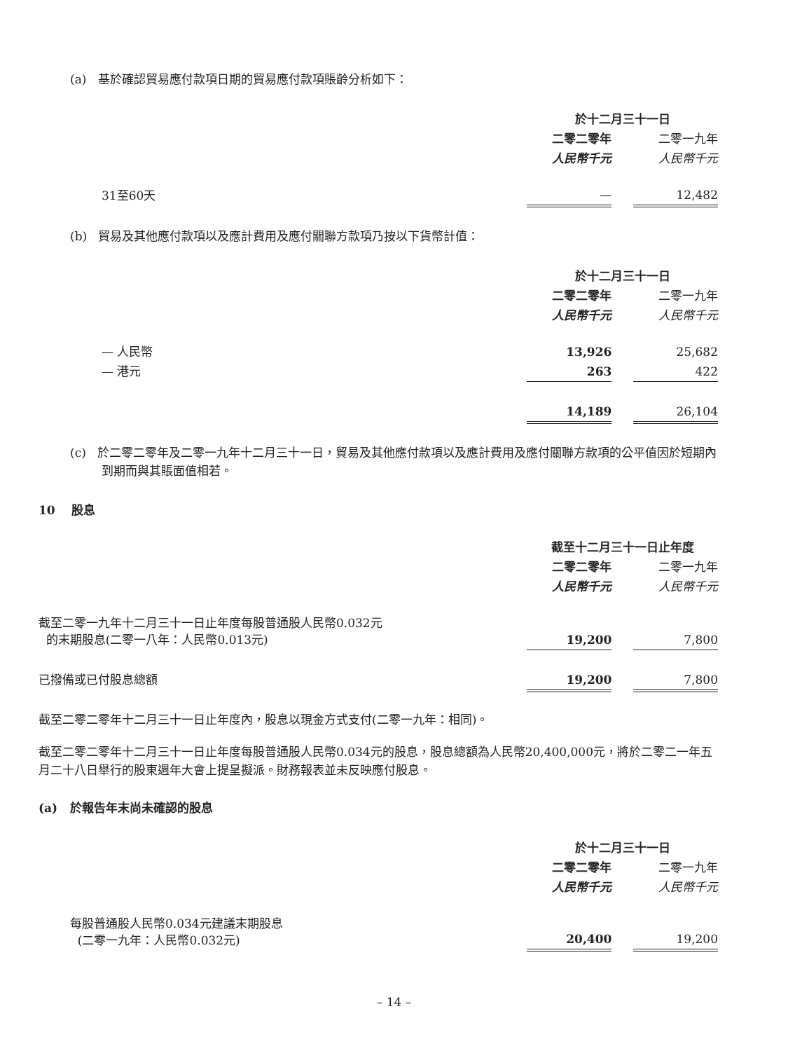(a) 基於確認貿易應付款項日期的貿易應付款項賬齡分析如下：
| | 於十二月三十一日 | | |
| | 二零二零年 | | 二零一九年 |
| | 人民幣千元 | | 人民幣千元 |
| 31至60天 | — | | 12,482 |
(b) 貿易及其他應付款項以及應計費用及應付關聯方款項乃按以下貨幣計值：
| | 於十二月三十一日 | | |
| | 二零二零年 | | 二零一九年 |
| | 人民幣千元 | | 人民幣千元 |
| — 人民幣 | 13,926 | | 25,682 |
| — 港元 | 263 | | 422 |
| | 14,189 | | 26,104 |
(c) 於二零二零年及二零一九年十二月三十一日，貿易及其他應付款項以及應計費用及應付關聯方款項的公平值因於短期內到期而與其賬面值相若。
10 股息
| | 截至十二月三十一日止年度 | | |
| | 二零二零年 | | 二零一九年 |
| | 人民幣千元 | | 人民幣千元 |
| 截至二零一九年十二月三十一日止年度每股普通股人民幣0.032元 的末期股息(二零一八年：人民幣0.013元) | 19,200 | | 7,800 |
| 已撥備或已付股息總額 | 19,200 | | 7,800 |
截至二零二零年十二月三十一日止年度內，股息以現金方式支付(二零一九年：相同)。
截至二零二零年十二月三十一日止年度每股普通股人民幣0.034元的股息，股息總額為人民幣20,400,000元，將於二零二一年五月二十八日舉行的股東週年大會上提呈擬派。財務報表並未反映應付股息。
(a) 於報告年末尚未確認的股息
| | 於十二月三十一日 | | |
| | 二零二零年 | | 二零一九年 |
| | 人民幣千元 | | 人民幣千元 |
| 每股普通股人民幣0.034元建議末期股息 (二零一九年：人民幣0.032元) | 20,400 | | 19,200 |
– 14 –